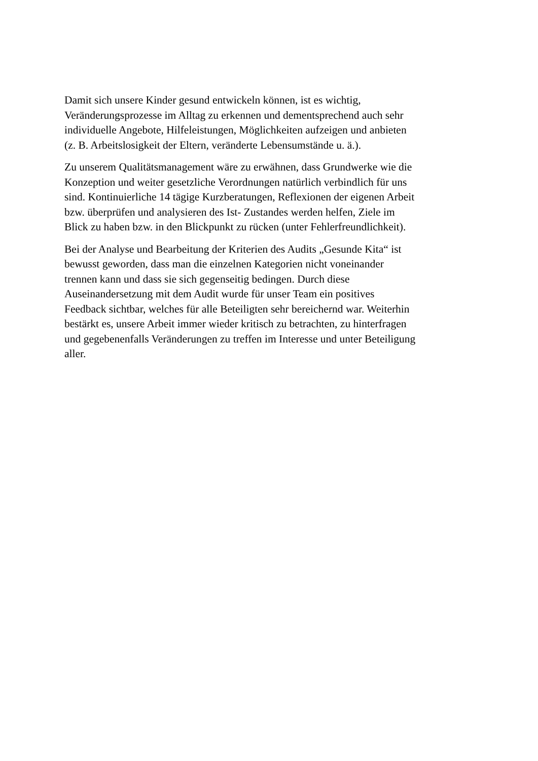Damit sich unsere Kinder gesund entwickeln können, ist es wichtig,
Veränderungsprozesse im Alltag zu erkennen und dementsprechend auch sehr
individuelle Angebote, Hilfeleistungen, Möglichkeiten aufzeigen und anbieten
(z. B. Arbeitslosigkeit der Eltern, veränderte Lebensumstände u. ä.).
Zu unserem Qualitätsmanagement wäre zu erwähnen, dass Grundwerke wie die
Konzeption und weiter gesetzliche Verordnungen natürlich verbindlich für uns
sind. Kontinuierliche 14 tägige Kurzberatungen, Reflexionen der eigenen Arbeit
bzw. überprüfen und analysieren des Ist- Zustandes werden helfen, Ziele im
Blick zu haben bzw. in den Blickpunkt zu rücken (unter Fehlerfreundlichkeit).
Bei der Analyse und Bearbeitung der Kriterien des Audits „Gesunde Kita“ ist
bewusst geworden, dass man die einzelnen Kategorien nicht voneinander
trennen kann und dass sie sich gegenseitig bedingen. Durch diese
Auseinandersetzung mit dem Audit wurde für unser Team ein positives
Feedback sichtbar, welches für alle Beteiligten sehr bereichernd war. Weiterhin
bestärkt es, unsere Arbeit immer wieder kritisch zu betrachten, zu hinterfragen
und gegebenenfalls Veränderungen zu treffen im Interesse und unter Beteiligung
aller.